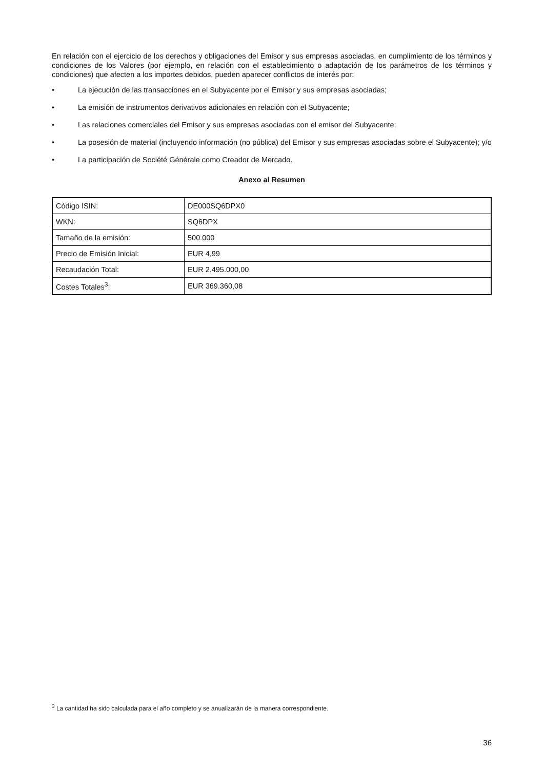En relación con el ejercicio de los derechos y obligaciones del Emisor y sus empresas asociadas, en cumplimiento de los términos y condiciones de los Valores (por ejemplo, en relación con el establecimiento o adaptación de los parámetros de los términos y condiciones) que afecten a los importes debidos, pueden aparecer conflictos de interés por:
• La ejecución de las transacciones en el Subyacente por el Emisor y sus empresas asociadas;
• La emisión de instrumentos derivativos adicionales en relación con el Subyacente;
• Las relaciones comerciales del Emisor y sus empresas asociadas con el emisor del Subyacente;
• La posesión de material (incluyendo información (no pública) del Emisor y sus empresas asociadas sobre el Subyacente); y/o
• La participación de Société Générale como Creador de Mercado.
Anexo al Resumen
| Código ISIN: | DE000SQ6DPX0 |
| WKN: | SQ6DPX |
| Tamaño de la emisión: | 500.000 |
| Precio de Emisión Inicial: | EUR 4,99 |
| Recaudación Total: | EUR 2.495.000,00 |
| Costes Totales<sup>3</sup>: | EUR 369.360,08 |
<sup>3</sup> La cantidad ha sido calculada para el año completo y se anualizarán de la manera correspondiente.
36